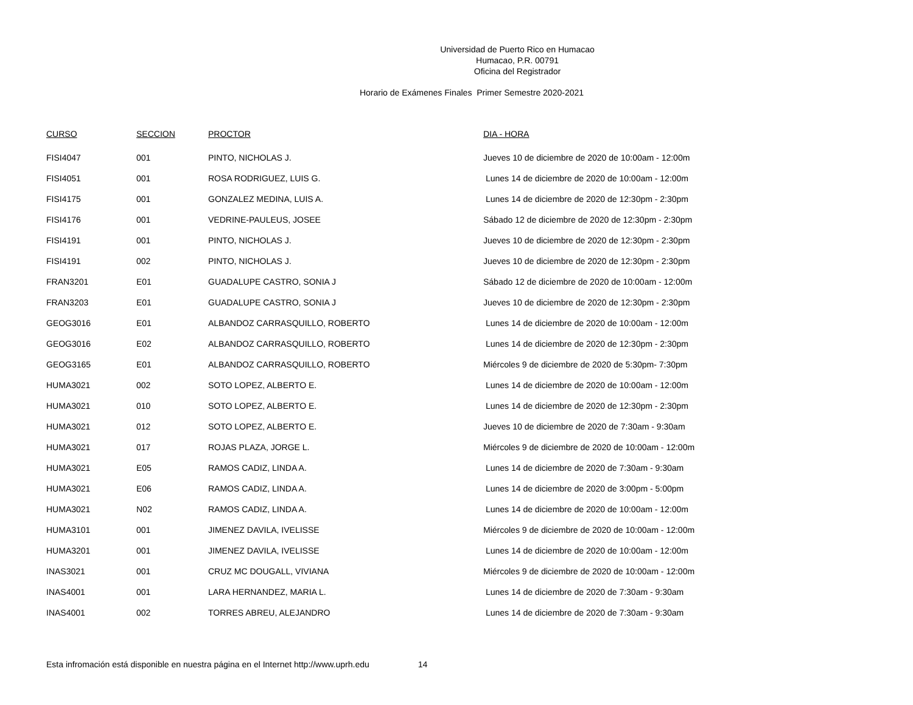Universidad de Puerto Rico en Humacao
Humacao, P.R. 00791
Oficina del Registrador
Horario de Exámenes Finales Primer Semestre 2020-2021
| CURSO | SECCION | PROCTOR | DIA - HORA |
| --- | --- | --- | --- |
| FISI4047 | 001 | PINTO, NICHOLAS J. | Jueves 10 de diciembre de 2020 de 10:00am - 12:00m |
| FISI4051 | 001 | ROSA RODRIGUEZ, LUIS G. | Lunes 14 de diciembre de 2020 de 10:00am - 12:00m |
| FISI4175 | 001 | GONZALEZ MEDINA, LUIS A. | Lunes 14 de diciembre de 2020 de 12:30pm - 2:30pm |
| FISI4176 | 001 | VEDRINE-PAULEUS, JOSEE | Sábado 12 de diciembre de 2020 de 12:30pm - 2:30pm |
| FISI4191 | 001 | PINTO, NICHOLAS J. | Jueves 10 de diciembre de 2020 de 12:30pm - 2:30pm |
| FISI4191 | 002 | PINTO, NICHOLAS J. | Jueves 10 de diciembre de 2020 de 12:30pm - 2:30pm |
| FRAN3201 | E01 | GUADALUPE CASTRO, SONIA J | Sábado 12 de diciembre de 2020 de 10:00am - 12:00m |
| FRAN3203 | E01 | GUADALUPE CASTRO, SONIA J | Jueves 10 de diciembre de 2020 de 12:30pm - 2:30pm |
| GEOG3016 | E01 | ALBANDOZ CARRASQUILLO, ROBERTO | Lunes 14 de diciembre de 2020 de 10:00am - 12:00m |
| GEOG3016 | E02 | ALBANDOZ CARRASQUILLO, ROBERTO | Lunes 14 de diciembre de 2020 de 12:30pm - 2:30pm |
| GEOG3165 | E01 | ALBANDOZ CARRASQUILLO, ROBERTO | Miércoles 9 de diciembre de 2020 de 5:30pm- 7:30pm |
| HUMA3021 | 002 | SOTO LOPEZ, ALBERTO E. | Lunes 14 de diciembre de 2020 de 10:00am - 12:00m |
| HUMA3021 | 010 | SOTO LOPEZ, ALBERTO E. | Lunes 14 de diciembre de 2020 de 12:30pm - 2:30pm |
| HUMA3021 | 012 | SOTO LOPEZ, ALBERTO E. | Jueves 10 de diciembre de 2020 de 7:30am - 9:30am |
| HUMA3021 | 017 | ROJAS PLAZA, JORGE L. | Miércoles 9 de diciembre de 2020 de 10:00am - 12:00m |
| HUMA3021 | E05 | RAMOS CADIZ, LINDA A. | Lunes 14 de diciembre de 2020 de 7:30am - 9:30am |
| HUMA3021 | E06 | RAMOS CADIZ, LINDA A. | Lunes 14 de diciembre de 2020 de 3:00pm - 5:00pm |
| HUMA3021 | N02 | RAMOS CADIZ, LINDA A. | Lunes 14 de diciembre de 2020 de 10:00am - 12:00m |
| HUMA3101 | 001 | JIMENEZ DAVILA, IVELISSE | Miércoles 9 de diciembre de 2020 de 10:00am - 12:00m |
| HUMA3201 | 001 | JIMENEZ DAVILA, IVELISSE | Lunes 14 de diciembre de 2020 de 10:00am - 12:00m |
| INAS3021 | 001 | CRUZ MC DOUGALL, VIVIANA | Miércoles 9 de diciembre de 2020 de 10:00am - 12:00m |
| INAS4001 | 001 | LARA HERNANDEZ, MARIA L. | Lunes 14 de diciembre de 2020 de 7:30am - 9:30am |
| INAS4001 | 002 | TORRES ABREU, ALEJANDRO | Lunes 14 de diciembre de 2020 de 7:30am - 9:30am |
Esta infromación está disponible en nuestra página en el Internet http://www.uprh.edu 14